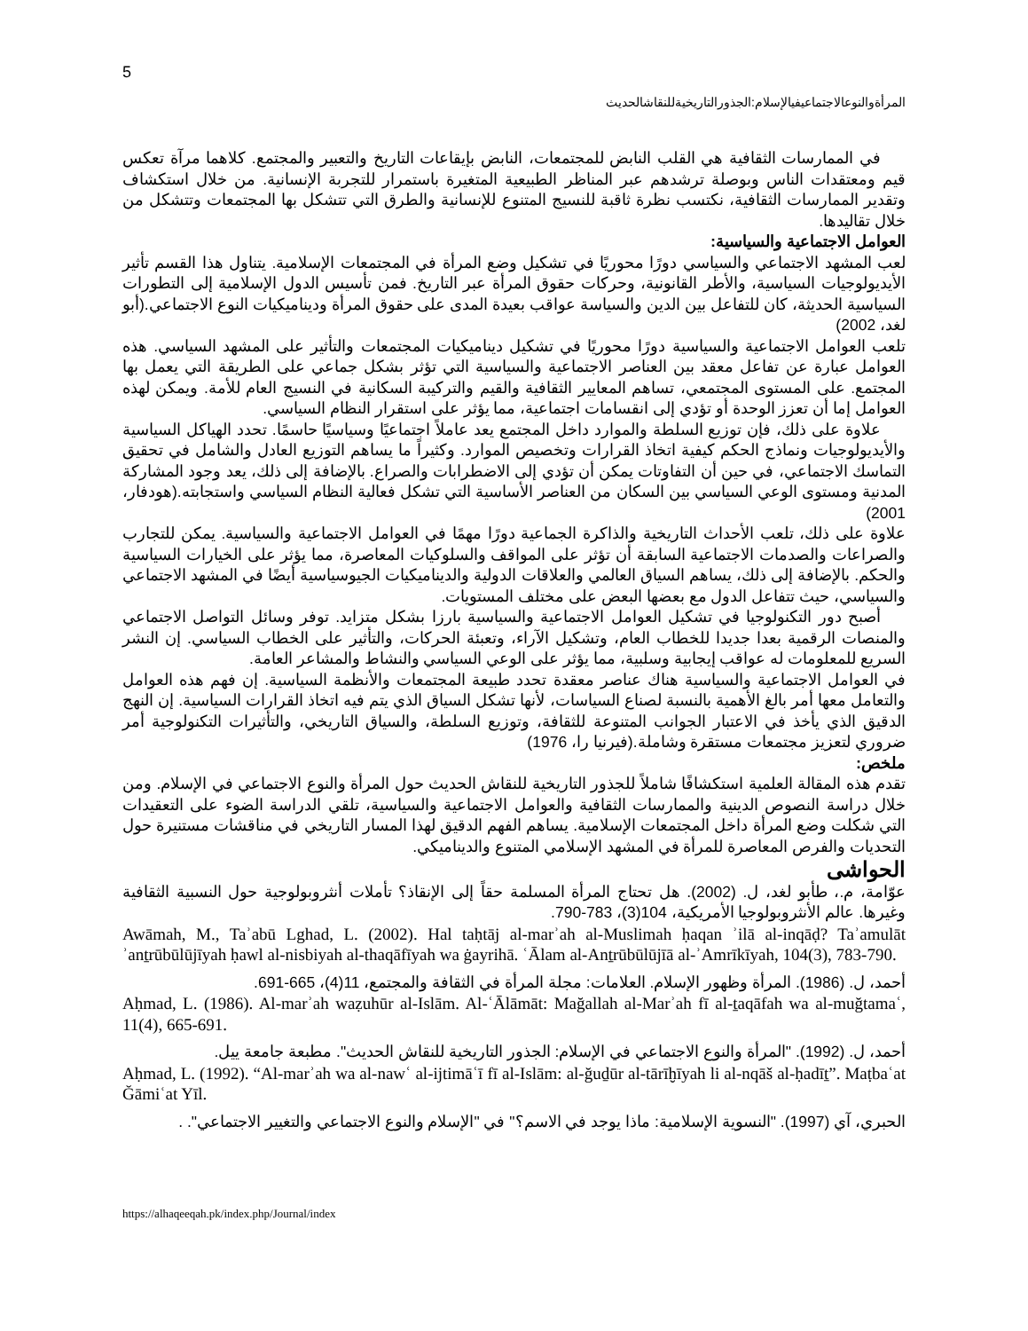5
المرأةوالنوعالاجتماعيفيالإسلام:الجذورالتاريخيةللنقاشالحديث
في الممارسات الثقافية هي القلب النابض للمجتمعات، النابض بإيقاعات التاريخ والتعبير والمجتمع. كلاهما مرآة تعكس قيم ومعتقدات الناس وبوصلة ترشدهم عبر المناظر الطبيعية المتغيرة باستمرار للتجربة الإنسانية. من خلال استكشاف وتقدير الممارسات الثقافية، نكتسب نظرة ثاقبة للنسيج المتنوع للإنسانية والطرق التي تتشكل بها المجتمعات وتتشكل من خلال تقاليدها.
العوامل الاجتماعية والسياسية:
لعب المشهد الاجتماعي والسياسي دورًا محوريًا في تشكيل وضع المرأة في المجتمعات الإسلامية. يتناول هذا القسم تأثير الأيديولوجيات السياسية، والأطر القانونية، وحركات حقوق المرأة عبر التاريخ. فمن تأسيس الدول الإسلامية إلى التطورات السياسية الحديثة، كان للتفاعل بين الدين والسياسة عواقب بعيدة المدى على حقوق المرأة وديناميكيات النوع الاجتماعي.(أبو لغد، 2002)
تلعب العوامل الاجتماعية والسياسية دورًا محوريًا في تشكيل ديناميكيات المجتمعات والتأثير على المشهد السياسي. هذه العوامل عبارة عن تفاعل معقد بين العناصر الاجتماعية والسياسية التي تؤثر بشكل جماعي على الطريقة التي يعمل بها المجتمع. على المستوى المجتمعي، تساهم المعايير الثقافية والقيم والتركيبة السكانية في النسيج العام للأمة. ويمكن لهذه العوامل إما أن تعزز الوحدة أو تؤدي إلى انقسامات اجتماعية، مما يؤثر على استقرار النظام السياسي.
علاوة على ذلك، فإن توزيع السلطة والموارد داخل المجتمع يعد عاملاً اجتماعيًا وسياسيًا حاسمًا. تحدد الهياكل السياسية والأيديولوجيات ونماذج الحكم كيفية اتخاذ القرارات وتخصيص الموارد. وكثيراً ما يساهم التوزيع العادل والشامل في تحقيق التماسك الاجتماعي، في حين أن التفاوتات يمكن أن تؤدي إلى الاضطرابات والصراع. بالإضافة إلى ذلك، يعد وجود المشاركة المدنية ومستوى الوعي السياسي بين السكان من العناصر الأساسية التي تشكل فعالية النظام السياسي واستجابته.(هودفار، 2001)
علاوة على ذلك، تلعب الأحداث التاريخية والذاكرة الجماعية دورًا مهمًا في العوامل الاجتماعية والسياسية. يمكن للتجارب والصراعات والصدمات الاجتماعية السابقة أن تؤثر على المواقف والسلوكيات المعاصرة، مما يؤثر على الخيارات السياسية والحكم. بالإضافة إلى ذلك، يساهم السياق العالمي والعلاقات الدولية والديناميكيات الجيوسياسية أيضًا في المشهد الاجتماعي والسياسي، حيث تتفاعل الدول مع بعضها البعض على مختلف المستويات.
أصبح دور التكنولوجيا في تشكيل العوامل الاجتماعية والسياسية بارزا بشكل متزايد. توفر وسائل التواصل الاجتماعي والمنصات الرقمية بعدا جديدا للخطاب العام، وتشكيل الآراء، وتعبئة الحركات، والتأثير على الخطاب السياسي. إن النشر السريع للمعلومات له عواقب إيجابية وسلبية، مما يؤثر على الوعي السياسي والنشاط والمشاعر العامة.
في العوامل الاجتماعية والسياسية هناك عناصر معقدة تحدد طبيعة المجتمعات والأنظمة السياسية. إن فهم هذه العوامل والتعامل معها أمر بالغ الأهمية بالنسبة لصناع السياسات، لأنها تشكل السياق الذي يتم فيه اتخاذ القرارات السياسية. إن النهج الدقيق الذي يأخذ في الاعتبار الجوانب المتنوعة للثقافة، وتوزيع السلطة، والسياق التاريخي، والتأثيرات التكنولوجية أمر ضروري لتعزيز مجتمعات مستقرة وشاملة.(فيرنيا را، 1976)
ملخص:
تقدم هذه المقالة العلمية استكشافًا شاملاً للجذور التاريخية للنقاش الحديث حول المرأة والنوع الاجتماعي في الإسلام. ومن خلال دراسة النصوص الدينية والممارسات الثقافية والعوامل الاجتماعية والسياسية، تلقي الدراسة الضوء على التعقيدات التي شكلت وضع المرأة داخل المجتمعات الإسلامية. يساهم الفهم الدقيق لهذا المسار التاريخي في مناقشات مستنيرة حول التحديات والفرص المعاصرة للمرأة في المشهد الإسلامي المتنوع والديناميكي.
الحواشی
عوّامة، م.، طأبو لغد، ل. (2002). هل تحتاج المرأة المسلمة حقاً إلى الإنقاذ؟ تأملات أنثروبولوجية حول النسبية الثقافية وغيرها. عالم الأنثروبولوجيا الأمريكية، 104(3)، 783-790.
Awāmah, M., Taʾabū Lghad, L. (2002). Hal taḥtāj al-marʾah al-Muslimah ḥaqan ʾilā al-inqāḍ? Taʾamulāt ʾanṯrūbūlūjīyah ḥawl al-nisbiyah al-thaqāfīyah wa ġayrihā. ʿĀlam al-Anṯrūbūlūjīā al-ʾAmrīkīyah, 104(3), 783-790.
أحمد، ل. (1986). المرأة وظهور الإسلام. العلامات: مجلة المرأة في الثقافة والمجتمع، 11(4)، 665-691.
Aḥmad, L. (1986). Al-marʾah waẓuhūr al-Islām. Al-ʿĀlāmāt: Mağallah al-Marʾah fī al-ṯaqāfah wa al-muğtamaʿ, 11(4), 665-691.
أحمد، ل. (1992). "المرأة والنوع الاجتماعي في الإسلام: الجذور التاريخية للنقاش الحديث". مطبعة جامعة ييل.
Aḥmad, L. (1992). “Al-marʾah wa al-nawʿ al-ijtimāʿī fī al-Islām: al-ğuḏūr al-tārīḫīyah li al-nqāš al-ḥadīṯ”. Maṭbaʿat Ğāmiʿat Yīl.
الحبري، آي (1997). "النسوية الإسلامية: ماذا يوجد في الاسم؟" في "الإسلام والنوع الاجتماعي والتغيير الاجتماعي". .
https://alhaqeeqah.pk/index.php/Journal/index